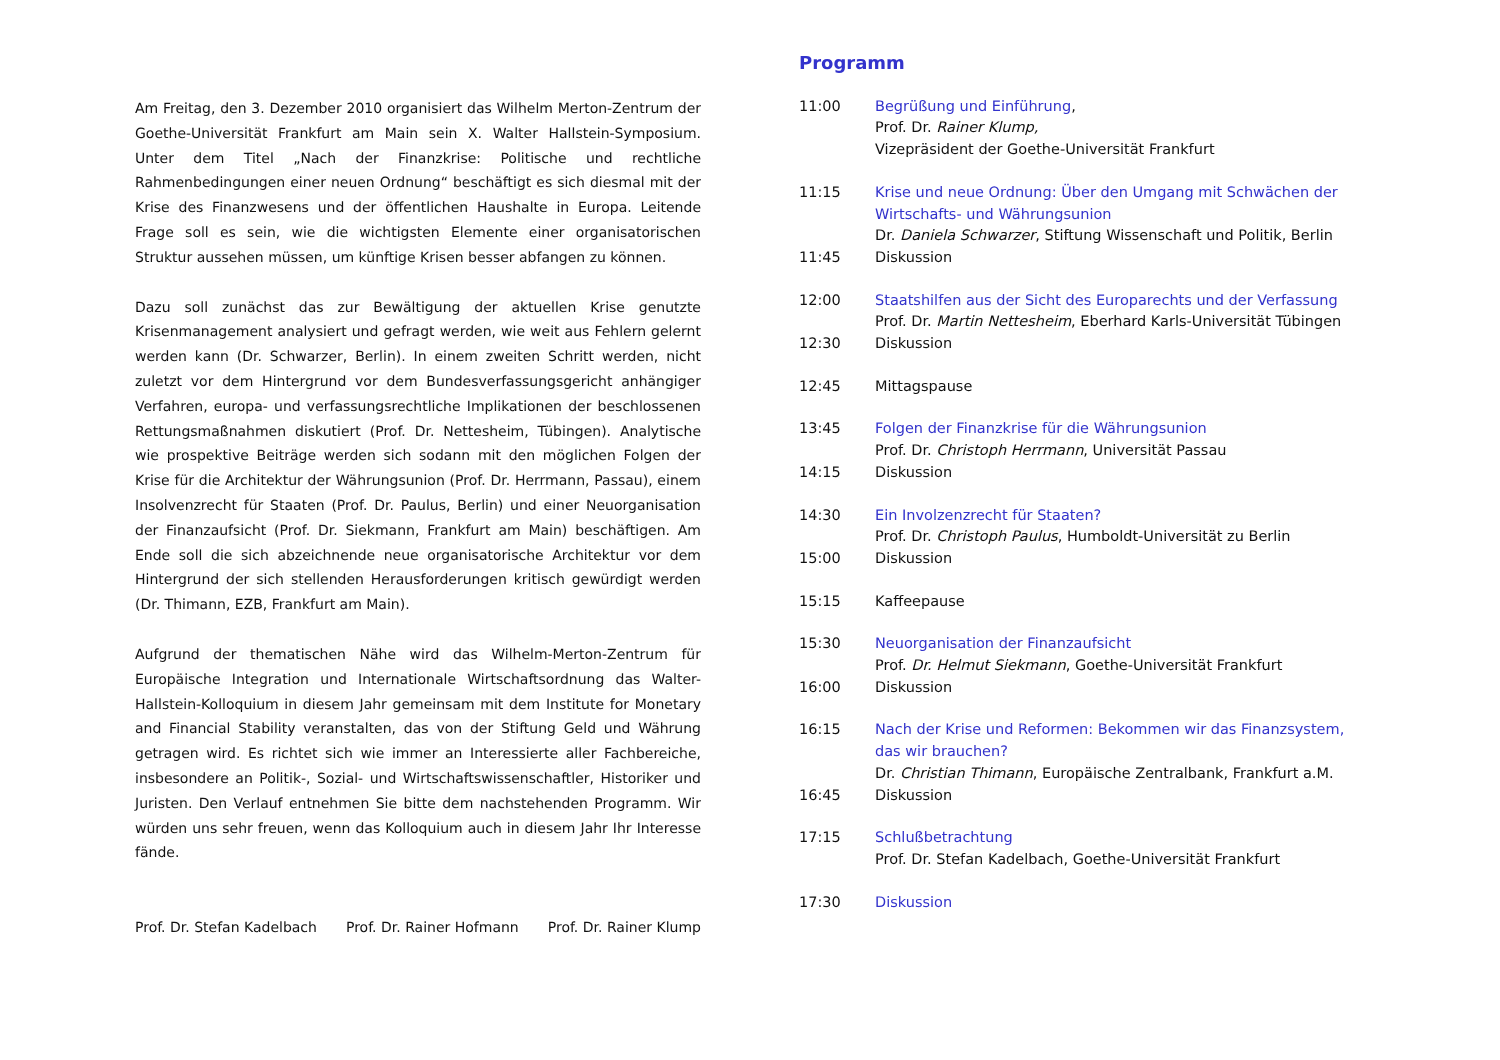Am Freitag, den 3. Dezember 2010 organisiert das Wilhelm Merton-Zentrum der Goethe-Universität Frankfurt am Main sein X. Walter Hallstein-Symposium. Unter dem Titel „Nach der Finanzkrise: Politische und rechtliche Rahmenbedingungen einer neuen Ordnung“ beschäftigt es sich diesmal mit der Krise des Finanzwesens und der öffentlichen Haushalte in Europa. Leitende Frage soll es sein, wie die wichtigsten Elemente einer organisatorischen Struktur aussehen müssen, um künftige Krisen besser abfangen zu können.
Dazu soll zunächst das zur Bewältigung der aktuellen Krise genutzte Krisenmanagement analysiert und gefragt werden, wie weit aus Fehlern gelernt werden kann (Dr. Schwarzer, Berlin). In einem zweiten Schritt werden, nicht zuletzt vor dem Hintergrund vor dem Bundesverfassungsgericht anhängiger Verfahren, europa- und verfassungsrechtliche Implikationen der beschlossenen Rettungsmaßnahmen diskutiert (Prof. Dr. Nettesheim, Tübingen). Analytische wie prospektive Beiträge werden sich sodann mit den möglichen Folgen der Krise für die Architektur der Währungsunion (Prof. Dr. Herrmann, Passau), einem Insolvenzrecht für Staaten (Prof. Dr. Paulus, Berlin) und einer Neuorganisation der Finanzaufsicht (Prof. Dr. Siekmann, Frankfurt am Main) beschäftigen. Am Ende soll die sich abzeichnende neue organisatorische Architektur vor dem Hintergrund der sich stellenden Herausforderungen kritisch gewürdigt werden (Dr. Thimann, EZB, Frankfurt am Main).
Aufgrund der thematischen Nähe wird das Wilhelm-Merton-Zentrum für Europäische Integration und Internationale Wirtschaftsordnung das Walter-Hallstein-Kolloquium in diesem Jahr gemeinsam mit dem Institute for Monetary and Financial Stability veranstalten, das von der Stiftung Geld und Währung getragen wird. Es richtet sich wie immer an Interessierte aller Fachbereiche, insbesondere an Politik-, Sozial- und Wirtschaftswissenschaftler, Historiker und Juristen. Den Verlauf entnehmen Sie bitte dem nachstehenden Programm. Wir würden uns sehr freuen, wenn das Kolloquium auch in diesem Jahr Ihr Interesse fände.
Prof. Dr. Stefan Kadelbach Prof. Dr. Rainer Hofmann Prof. Dr. Rainer Klump
Programm
| 11:00 | Begrüßung und Einführung , Prof. Dr. Rainer Klump, Vizepräsident der Goethe-Universität Frankfurt |
| 11:15 | Krise und neue Ordnung: Über den Umgang mit Schwächen der Wirtschafts- und Währungsunion Dr. Daniela Schwarzer , Stiftung Wissenschaft und Politik, Berlin |
| 11:45 | Diskussion |
| 12:00 | Staatshilfen aus der Sicht des Europarechts und der Verfassung Prof. Dr. Martin Nettesheim , Eberhard Karls-Universität Tübingen |
| 12:30 | Diskussion |
| 12:45 | Mittagspause |
| 13:45 | Folgen der Finanzkrise für die Währungsunion Prof. Dr. Christoph Herrmann , Universität Passau |
| 14:15 | Diskussion |
| 14:30 | Ein Involzenzrecht für Staaten? Prof. Dr. Christoph Paulus , Humboldt-Universität zu Berlin |
| 15:00 | Diskussion |
| 15:15 | Kaffeepause |
| 15:30 | Neuorganisation der Finanzaufsicht Prof. Dr. Helmut Siekmann , Goethe-Universität Frankfurt |
| 16:00 | Diskussion |
| 16:15 | Nach der Krise und Reformen: Bekommen wir das Finanzsystem, das wir brauchen? Dr. Christian Thimann , Europäische Zentralbank, Frankfurt a.M. |
| 16:45 | Diskussion |
| 17:15 | Schlußbetrachtung Prof. Dr. Stefan Kadelbach, Goethe-Universität Frankfurt |
| 17:30 | Diskussion |